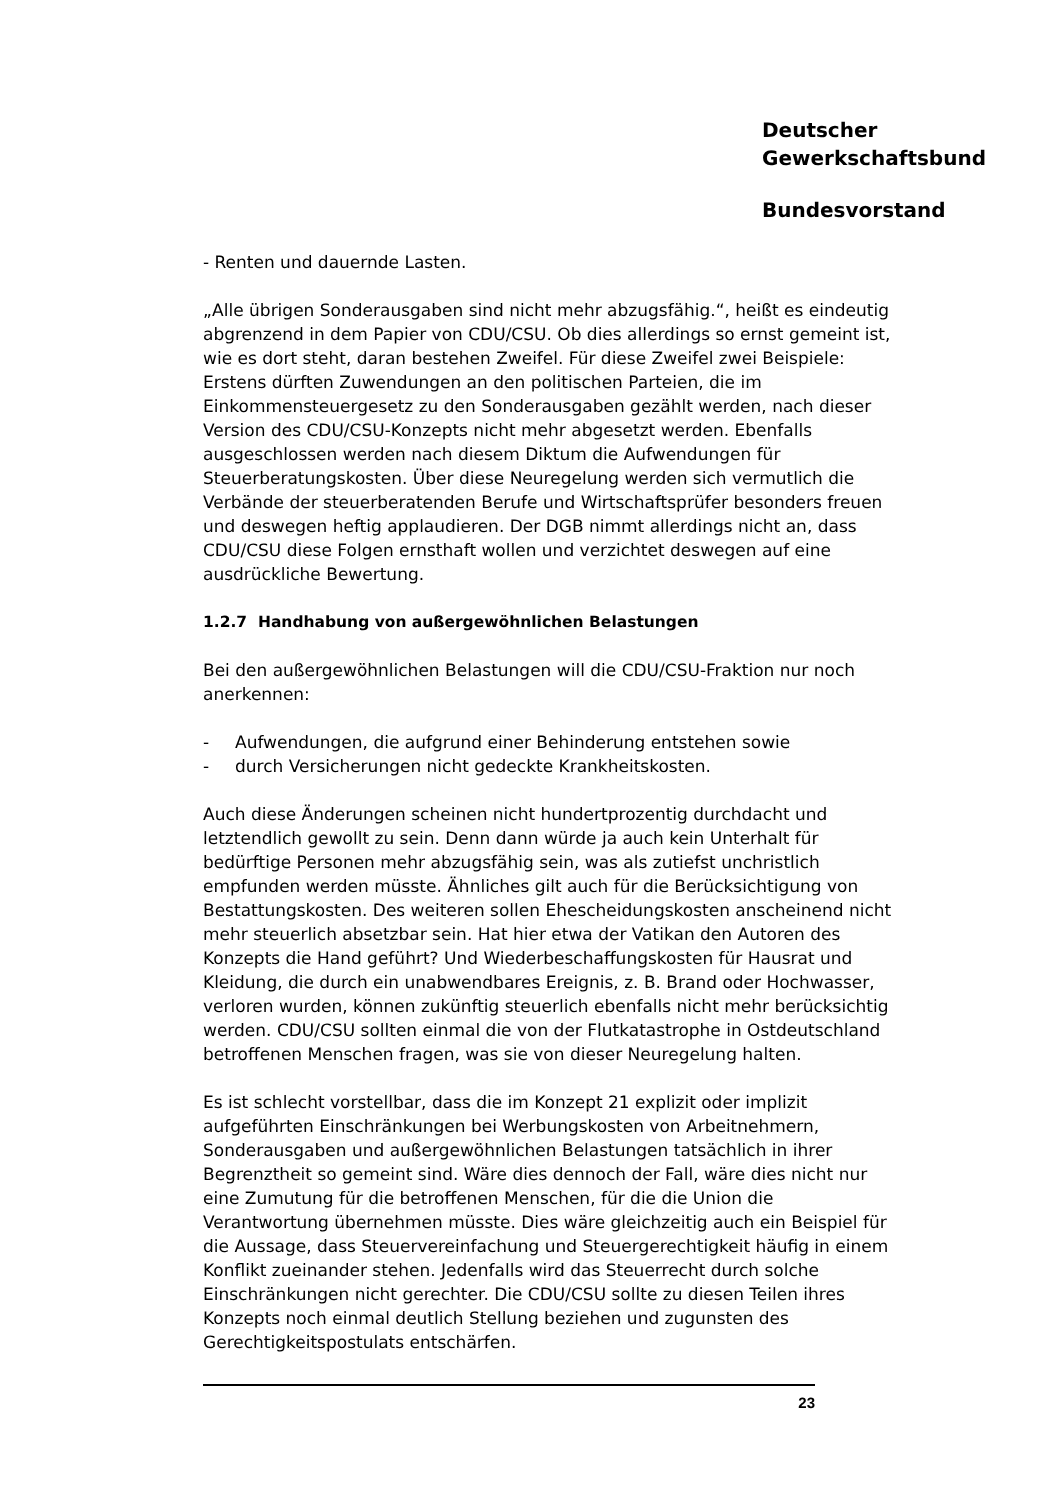Deutscher
Gewerkschaftsbund
Bundesvorstand
- Renten und dauernde Lasten.
„Alle übrigen Sonderausgaben sind nicht mehr abzugsfähig.“, heißt es eindeutig abgrenzend in dem Papier von CDU/CSU. Ob dies allerdings so ernst gemeint ist, wie es dort steht, daran bestehen Zweifel. Für diese Zweifel zwei Beispiele: Erstens dürften Zuwendungen an den politischen Parteien, die im Einkommensteuergesetz zu den Sonderausgaben gezählt werden, nach dieser Version des CDU/CSU-Konzepts nicht mehr abgesetzt werden. Ebenfalls ausgeschlossen werden nach diesem Diktum die Aufwendungen für Steuerberatungskosten. Über diese Neuregelung werden sich vermutlich die Verbände der steuerberatenden Berufe und Wirtschaftsprüfer besonders freuen und deswegen heftig applaudieren. Der DGB nimmt allerdings nicht an, dass CDU/CSU diese Folgen ernsthaft wollen und verzichtet deswegen auf eine ausdrückliche Bewertung.
1.2.7 Handhabung von außergewöhnlichen Belastungen
Bei den außergewöhnlichen Belastungen will die CDU/CSU-Fraktion nur noch anerkennen:
- Aufwendungen, die aufgrund einer Behinderung entstehen sowie
- durch Versicherungen nicht gedeckte Krankheitskosten.
Auch diese Änderungen scheinen nicht hundertprozentig durchdacht und letztendlich gewollt zu sein. Denn dann würde ja auch kein Unterhalt für bedürftige Personen mehr abzugsfähig sein, was als zutiefst unchristlich empfunden werden müsste. Ähnliches gilt auch für die Berücksichtigung von Bestattungskosten. Des weiteren sollen Ehescheidungskosten anscheinend nicht mehr steuerlich absetzbar sein. Hat hier etwa der Vatikan den Autoren des Konzepts die Hand geführt? Und Wiederbeschaffungskosten für Hausrat und Kleidung, die durch ein unabwendbares Ereignis, z. B. Brand oder Hochwasser, verloren wurden, können zukünftig steuerlich ebenfalls nicht mehr berücksichtig werden. CDU/CSU sollten einmal die von der Flutkatastrophe in Ostdeutschland betroffenen Menschen fragen, was sie von dieser Neuregelung halten.
Es ist schlecht vorstellbar, dass die im Konzept 21 explizit oder implizit aufgeführten Einschränkungen bei Werbungskosten von Arbeitnehmern, Sonderausgaben und außergewöhnlichen Belastungen tatsächlich in ihrer Begrenztheit so gemeint sind. Wäre dies dennoch der Fall, wäre dies nicht nur eine Zumutung für die betroffenen Menschen, für die die Union die Verantwortung übernehmen müsste. Dies wäre gleichzeitig auch ein Beispiel für die Aussage, dass Steuervereinfachung und Steuergerechtigkeit häufig in einem Konflikt zueinander stehen. Jedenfalls wird das Steuerrecht durch solche Einschränkungen nicht gerechter. Die CDU/CSU sollte zu diesen Teilen ihres Konzepts noch einmal deutlich Stellung beziehen und zugunsten des Gerechtigkeitspostulats entschärfen.
23